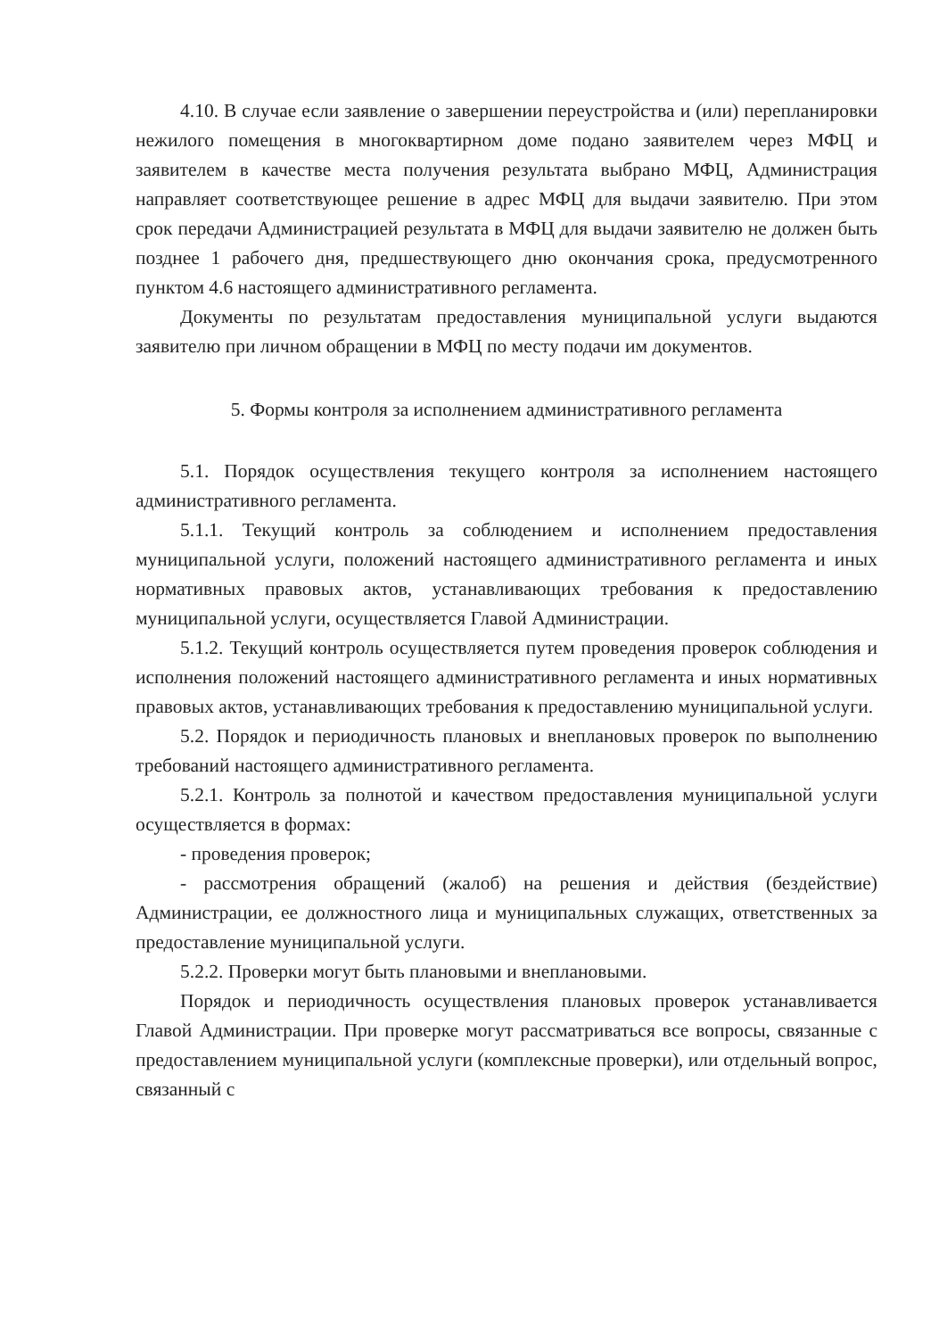4.10. В случае если заявление о завершении переустройства и (или) перепланировки нежилого помещения в многоквартирном доме подано заявителем через МФЦ и заявителем в качестве места получения результата выбрано МФЦ, Администрация направляет соответствующее решение в адрес МФЦ для выдачи заявителю. При этом срок передачи Администрацией результата в МФЦ для выдачи заявителю не должен быть позднее 1 рабочего дня, предшествующего дню окончания срока, предусмотренного пунктом 4.6 настоящего административного регламента.
Документы по результатам предоставления муниципальной услуги выдаются заявителю при личном обращении в МФЦ по месту подачи им документов.
5. Формы контроля за исполнением административного регламента
5.1. Порядок осуществления текущего контроля за исполнением настоящего административного регламента.
5.1.1. Текущий контроль за соблюдением и исполнением предоставления муниципальной услуги, положений настоящего административного регламента и иных нормативных правовых актов, устанавливающих требования к предоставлению муниципальной услуги, осуществляется Главой Администрации.
5.1.2. Текущий контроль осуществляется путем проведения проверок соблюдения и исполнения положений настоящего административного регламента и иных нормативных правовых актов, устанавливающих требования к предоставлению муниципальной услуги.
5.2. Порядок и периодичность плановых и внеплановых проверок по выполнению требований настоящего административного регламента.
5.2.1. Контроль за полнотой и качеством предоставления муниципальной услуги осуществляется в формах:
- проведения проверок;
- рассмотрения обращений (жалоб) на решения и действия (бездействие) Администрации, ее должностного лица и муниципальных служащих, ответственных за предоставление муниципальной услуги.
5.2.2. Проверки могут быть плановыми и внеплановыми.
Порядок и периодичность осуществления плановых проверок устанавливается Главой Администрации. При проверке могут рассматриваться все вопросы, связанные с предоставлением муниципальной услуги (комплексные проверки), или отдельный вопрос, связанный с